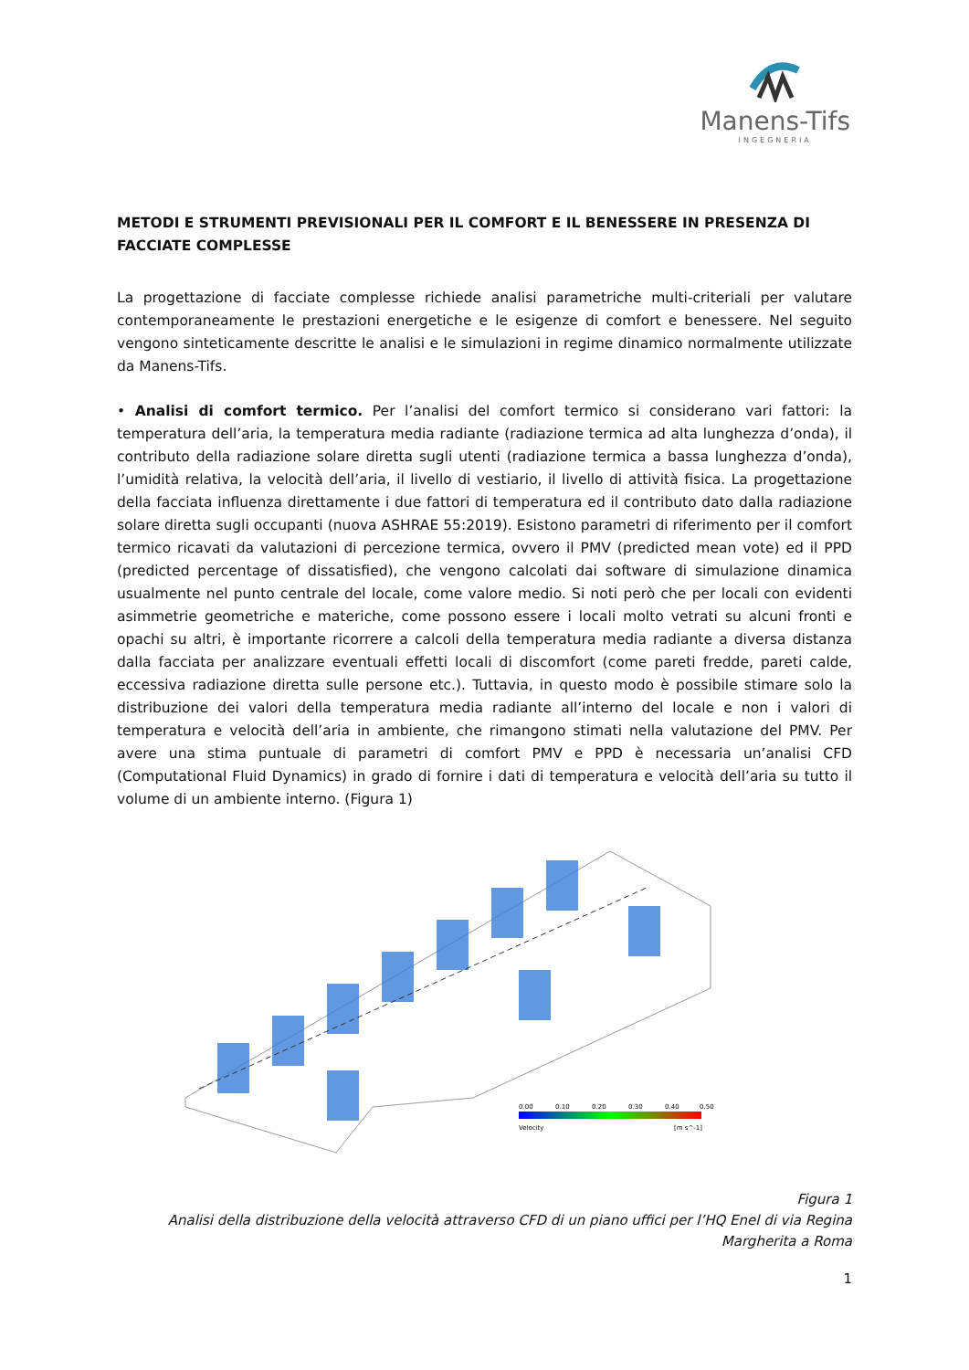Manens-Tifs
INGEGNERIA
METODI E STRUMENTI PREVISIONALI PER IL COMFORT E IL BENESSERE IN PRESENZA DI FACCIATE COMPLESSE
La progettazione di facciate complesse richiede analisi parametriche multi-criteriali per valutare contemporaneamente le prestazioni energetiche e le esigenze di comfort e benessere. Nel seguito vengono sinteticamente descritte le analisi e le simulazioni in regime dinamico normalmente utilizzate da Manens-Tifs.
• Analisi di comfort termico. Per l’analisi del comfort termico si considerano vari fattori: la temperatura dell’aria, la temperatura media radiante (radiazione termica ad alta lunghezza d’onda), il contributo della radiazione solare diretta sugli utenti (radiazione termica a bassa lunghezza d’onda), l’umidità relativa, la velocità dell’aria, il livello di vestiario, il livello di attività fisica. La progettazione della facciata influenza direttamente i due fattori di temperatura ed il contributo dato dalla radiazione solare diretta sugli occupanti (nuova ASHRAE 55:2019). Esistono parametri di riferimento per il comfort termico ricavati da valutazioni di percezione termica, ovvero il PMV (predicted mean vote) ed il PPD (predicted percentage of dissatisfied), che vengono calcolati dai software di simulazione dinamica usualmente nel punto centrale del locale, come valore medio. Si noti però che per locali con evidenti asimmetrie geometriche e materiche, come possono essere i locali molto vetrati su alcuni fronti e opachi su altri, è importante ricorrere a calcoli della temperatura media radiante a diversa distanza dalla facciata per analizzare eventuali effetti locali di discomfort (come pareti fredde, pareti calde, eccessiva radiazione diretta sulle persone etc.). Tuttavia, in questo modo è possibile stimare solo la distribuzione dei valori della temperatura media radiante all’interno del locale e non i valori di temperatura e velocità dell’aria in ambiente, che rimangono stimati nella valutazione del PMV. Per avere una stima puntuale di parametri di comfort PMV e PPD è necessaria un’analisi CFD (Computational Fluid Dynamics) in grado di fornire i dati di temperatura e velocità dell’aria su tutto il volume di un ambiente interno. (Figura 1)
0.00
0.10
0.20
0.30
0.40
0.50
Velocity
[m s^-1]
Figura 1
Analisi della distribuzione della velocità attraverso CFD di un piano uffici per l’HQ Enel di via Regina Margherita a Roma
1